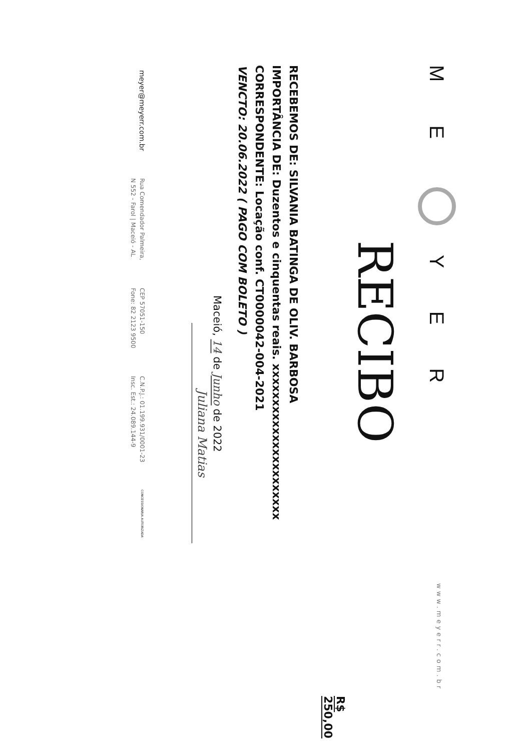M E Y E R
www.meyerr.com.br
RECIBO
R$ 250,00
RECEBEMOS DE: SILVANIA BATINGA DE OLIV. BARBOSA
IMPORTÂNCIA DE: Duzentos e cinquentas reais. xxxxxxxxxxxxxxxxxxxxxx
CORRESPONDENTE: Locação conf. CT0000042-004-2021
VENCTO: 20.06.2022 ( PAGO COM BOLETO )
Maceió, 14 de Junho de 2022
Juliana Matias
meyer@meyerr.com.br
Rua Comendador Palmeira,
N 552 - Farol | Maceió - AL
CEP 57051-150
Fone: 82 2123 9500
C.N.P.J.: 01.199.931/0001-23
Insc. Est.: 24.089.144-9
CONCESSIONÁRIA AUTORIZADA